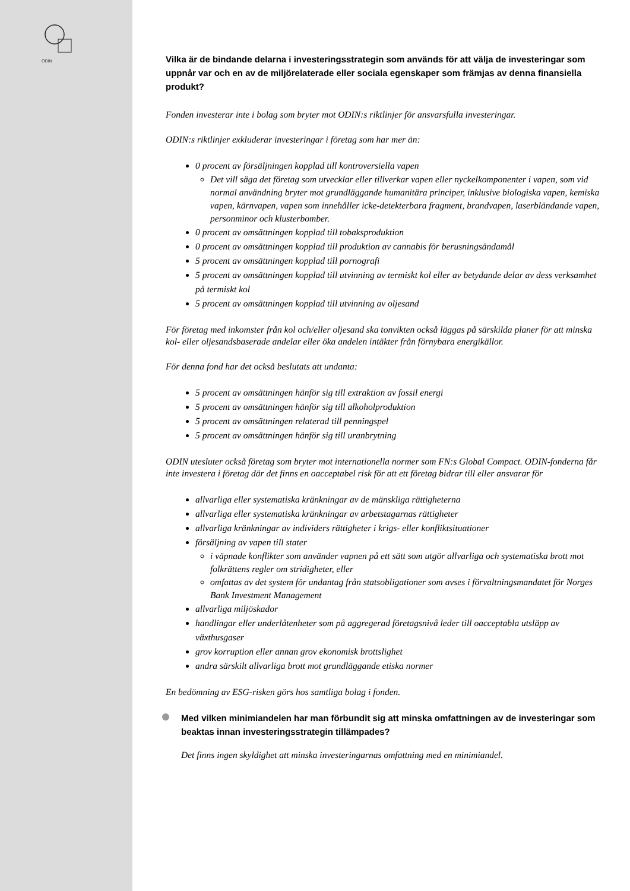ODIN
Vilka är de bindande delarna i investeringsstrategin som används för att välja de investeringar som uppnår var och en av de miljörelaterade eller sociala egenskaper som främjas av denna finansiella produkt?
Fonden investerar inte i bolag som bryter mot ODIN:s riktlinjer för ansvarsfulla investeringar.
ODIN:s riktlinjer exkluderar investeringar i företag som har mer än:
0 procent av försäljningen kopplad till kontroversiella vapen
Det vill säga det företag som utvecklar eller tillverkar vapen eller nyckelkomponenter i vapen, som vid normal användning bryter mot grundläggande humanitära principer, inklusive biologiska vapen, kemiska vapen, kärnvapen, vapen som innehåller icke-detekterbara fragment, brandvapen, laserbländande vapen, personminor och klusterbomber.
0 procent av omsättningen kopplad till tobaksproduktion
0 procent av omsättningen kopplad till produktion av cannabis för berusningsändamål
5 procent av omsättningen kopplad till pornografi
5 procent av omsättningen kopplad till utvinning av termiskt kol eller av betydande delar av dess verksamhet på termiskt kol
5 procent av omsättningen kopplad till utvinning av oljesand
För företag med inkomster från kol och/eller oljesand ska tonvikten också läggas på särskilda planer för att minska kol- eller oljesandsbaserade andelar eller öka andelen intäkter från förnybara energikällor.
För denna fond har det också beslutats att undanta:
5 procent av omsättningen hänför sig till extraktion av fossil energi
5 procent av omsättningen hänför sig till alkoholproduktion
5 procent av omsättningen relaterad till penningspel
5 procent av omsättningen hänför sig till uranbrytning
ODIN utesluter också företag som bryter mot internationella normer som FN:s Global Compact. ODIN-fonderna får inte investera i företag där det finns en oacceptabel risk för att ett företag bidrar till eller ansvarar för
allvarliga eller systematiska kränkningar av de mänskliga rättigheterna
allvarliga eller systematiska kränkningar av arbetstagarnas rättigheter
allvarliga kränkningar av individers rättigheter i krigs- eller konfliktsituationer
försäljning av vapen till stater
i väpnade konflikter som använder vapnen på ett sätt som utgör allvarliga och systematiska brott mot folkrättens regler om stridigheter, eller
omfattas av det system för undantag från statsobligationer som avses i förvaltningsmandatet för Norges Bank Investment Management
allvarliga miljöskador
handlingar eller underlåtenheter som på aggregerad företagsnivå leder till oacceptabla utsläpp av växthusgaser
grov korruption eller annan grov ekonomisk brottslighet
andra särskilt allvarliga brott mot grundläggande etiska normer
En bedömning av ESG-risken görs hos samtliga bolag i fonden.
Med vilken minimiandelen har man förbundit sig att minska omfattningen av de investeringar som beaktas innan investeringsstrategin tillämpades?
Det finns ingen skyldighet att minska investeringarnas omfattning med en minimiandel.